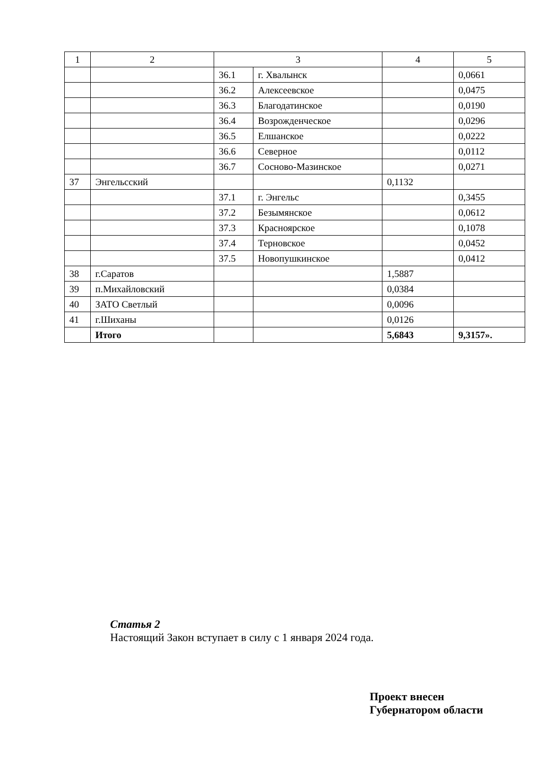| 1 | 2 | 3 | | 4 | 5 |
| | | 36.1 | г. Хвалынск | | 0,0661 |
| | | 36.2 | Алексеевское | | 0,0475 |
| | | 36.3 | Благодатинское | | 0,0190 |
| | | 36.4 | Возрожденческое | | 0,0296 |
| | | 36.5 | Елшанское | | 0,0222 |
| | | 36.6 | Северное | | 0,0112 |
| | | 36.7 | Сосново-Мазинское | | 0,0271 |
| 37 | Энгельсский | | | 0,1132 | |
| | | 37.1 | г. Энгельс | | 0,3455 |
| | | 37.2 | Безымянское | | 0,0612 |
| | | 37.3 | Красноярское | | 0,1078 |
| | | 37.4 | Терновское | | 0,0452 |
| | | 37.5 | Новопушкинское | | 0,0412 |
| 38 | г.Саратов | | | 1,5887 | |
| 39 | п.Михайловский | | | 0,0384 | |
| 40 | ЗАТО Светлый | | | 0,0096 | |
| 41 | г.Шиханы | | | 0,0126 | |
| | Итого | | | 5,6843 | 9,3157». |
Статья 2
Настоящий Закон вступает в силу с 1 января 2024 года.
Проект внесен
Губернатором области